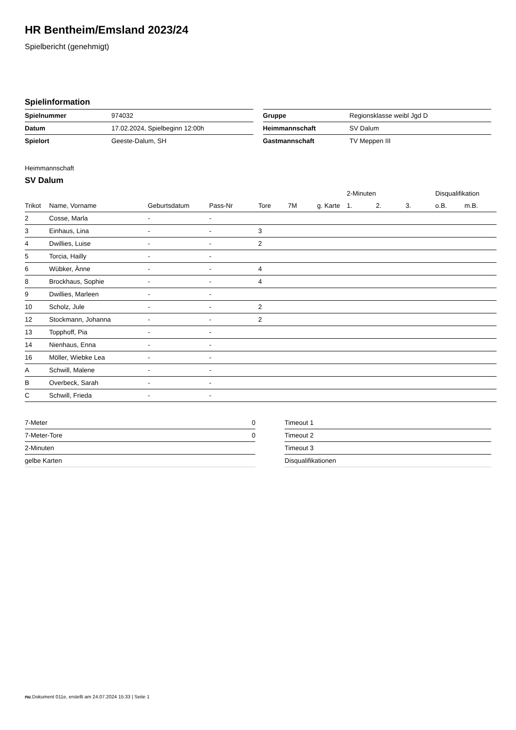HR Bentheim/Emsland 2023/24
Spielbericht (genehmigt)
Spielinformation
| Spielnummer | 974032 |
| Datum | 17.02.2024, Spielbeginn 12:00h |
| Spielort | Geeste-Dalum, SH |
| Gruppe | Regionsklasse weibl Jgd D |
| Heimmannschaft | SV Dalum |
| Gastmannschaft | TV Meppen III |
Heimmannschaft
SV Dalum
| | | | | | | | 2-Minuten | | | Disqualifikation | |
| --- | --- | --- | --- | --- | --- | --- | --- | --- | --- | --- | --- |
| Trikot | Name, Vorname | Geburtsdatum | Pass-Nr | Tore | 7M | g. Karte | 1. | 2. | 3. | o.B. | m.B. |
| 2 | Cosse, Marla | - | - | | | | | | | | |
| 3 | Einhaus, Lina | - | - | 3 | | | | | | | |
| 4 | Dwillies, Luise | - | - | 2 | | | | | | | |
| 5 | Torcia, Hailly | - | - | | | | | | | | |
| 6 | Wübker, Änne | - | - | 4 | | | | | | | |
| 8 | Brockhaus, Sophie | - | - | 4 | | | | | | | |
| 9 | Dwillies, Marleen | - | - | | | | | | | | |
| 10 | Scholz, Jule | - | - | 2 | | | | | | | |
| 12 | Stockmann, Johanna | - | - | 2 | | | | | | | |
| 13 | Topphoff, Pia | - | - | | | | | | | | |
| 14 | Nienhaus, Enna | - | - | | | | | | | | |
| 16 | Möller, Wiebke Lea | - | - | | | | | | | | |
| A | Schwill, Malene | - | - | | | | | | | | |
| B | Overbeck, Sarah | - | - | | | | | | | | |
| C | Schwill, Frieda | - | - | | | | | | | | |
| 7-Meter | 0 |
| 7-Meter-Tore | 0 |
| 2-Minuten | |
| gelbe Karten | |
| Timeout 1 |
| Timeout 2 |
| Timeout 3 |
| Disqualifikationen |
nu.Dokument 011e, erstellt am 24.07.2024 15:33 | Seite 1